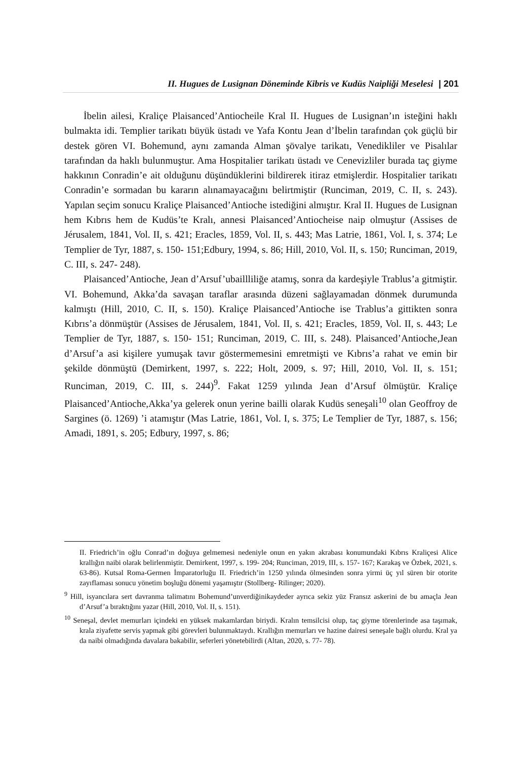II. Hugues de Lusignan Döneminde Kibris ve Kudüs Naipliği Meselesi | 201
İbelin ailesi, Kraliçe Plaisanced’Antiocheile Kral II. Hugues de Lusignan’ın isteğini haklı bulmakta idi. Templier tarikatı büyük üstadı ve Yafa Kontu Jean d’İbelin tarafından çok güçlü bir destek gören VI. Bohemund, aynı zamanda Alman şövalye tarikatı, Venedikliler ve Pisalılar tarafından da haklı bulunmuştur. Ama Hospitalier tarikatı üstadı ve Cenevizliler burada taç giyme hakkının Conradin’e ait olduğunu düşündüklerini bildirerek itiraz etmişlerdir. Hospitalier tarikatı Conradin’e sormadan bu kararın alınamayacağını belirtmiştir (Runciman, 2019, C. II, s. 243). Yapılan seçim sonucu Kraliçe Plaisanced’Antioche istediğini almıştır. Kral II. Hugues de Lusignan hem Kıbrıs hem de Kudüs’te Kralı, annesi Plaisanced’Antiocheise naip olmuştur (Assises de Jérusalem, 1841, Vol. II, s. 421; Eracles, 1859, Vol. II, s. 443; Mas Latrie, 1861, Vol. I, s. 374; Le Templier de Tyr, 1887, s. 150- 151;Edbury, 1994, s. 86; Hill, 2010, Vol. II, s. 150; Runciman, 2019, C. III, s. 247- 248).
Plaisanced’Antioche, Jean d’Arsuf’ubaillliliğe atamış, sonra da kardeşiyle Trablus’a gitmiştir. VI. Bohemund, Akka’da savaşan taraflar arasında düzeni sağlayamadan dönmek durumunda kalmıştı (Hill, 2010, C. II, s. 150). Kraliçe Plaisanced’Antioche ise Trablus’a gittikten sonra Kıbrıs’a dönmüştür (Assises de Jérusalem, 1841, Vol. II, s. 421; Eracles, 1859, Vol. II, s. 443; Le Templier de Tyr, 1887, s. 150- 151; Runciman, 2019, C. III, s. 248). Plaisanced’Antioche,Jean d’Arsuf’a asi kişilere yumuşak tavır göstermemesini emretmişti ve Kıbrıs’a rahat ve emin bir şekilde dönmüştü (Demirkent, 1997, s. 222; Holt, 2009, s. 97; Hill, 2010, Vol. II, s. 151; Runciman, 2019, C. III, s. 244)<sup>9</sup>. Fakat 1259 yılında Jean d’Arsuf ölmüştür. Kraliçe Plaisanced’Antioche,Akka’ya gelerek onun yerine bailli olarak Kudüs seneşali<sup>10</sup> olan Geoffroy de Sargines (ö. 1269) ’i atamıştır (Mas Latrie, 1861, Vol. I, s. 375; Le Templier de Tyr, 1887, s. 156; Amadi, 1891, s. 205; Edbury, 1997, s. 86;
II. Friedrich’in oğlu Conrad’ın doğuya gelmemesi nedeniyle onun en yakın akrabası konumundaki Kıbrıs Kraliçesi Alice krallığın naibi olarak belirlenmiştir. Demirkent, 1997, s. 199- 204; Runciman, 2019, III, s. 157- 167; Karakaş ve Özbek, 2021, s. 63-86). Kutsal Roma-Germen İmparatorluğu II. Friedrich’in 1250 yılında ölmesinden sonra yirmi üç yıl süren bir otorite zayıflaması sonucu yönetim boşluğu dönemi yaşamıştır (Stollberg- Rilinger; 2020).
<sup>9</sup> Hill, isyancılara sert davranma talimatını Bohemund’unverdiğinikaydeder ayrıca sekiz yüz Fransız askerini de bu amaçla Jean d’Arsuf’a bıraktığını yazar (Hill, 2010, Vol. II, s. 151).
<sup>10</sup> Seneşal, devlet memurları içindeki en yüksek makamlardan biriydi. Kralın temsilcisi olup, taç giyme törenlerinde asa taşımak, krala ziyafette servis yapmak gibi görevleri bulunmaktaydı. Krallığın memurları ve hazine dairesi seneşale bağlı olurdu. Kral ya da naibi olmadığında davalara bakabilir, seferleri yönetebilirdi (Altan, 2020, s. 77- 78).